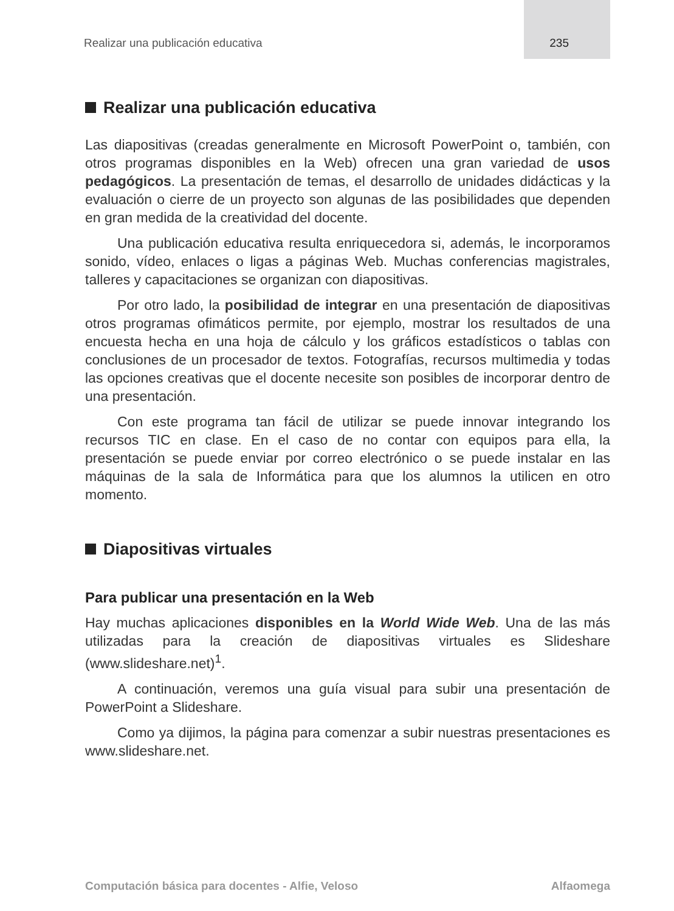Realizar una publicación educativa 235
Realizar una publicación educativa
Las diapositivas (creadas generalmente en Microsoft PowerPoint o, también, con otros programas disponibles en la Web) ofrecen una gran variedad de usos pedagógicos. La presentación de temas, el desarrollo de unidades didácticas y la evaluación o cierre de un proyecto son algunas de las posibilidades que dependen en gran medida de la creatividad del docente.
Una publicación educativa resulta enriquecedora si, además, le incorporamos sonido, vídeo, enlaces o ligas a páginas Web. Muchas conferencias magistrales, talleres y capacitaciones se organizan con diapositivas.
Por otro lado, la posibilidad de integrar en una presentación de diapositivas otros programas ofimáticos permite, por ejemplo, mostrar los resultados de una encuesta hecha en una hoja de cálculo y los gráficos estadísticos o tablas con conclusiones de un procesador de textos. Fotografías, recursos multimedia y todas las opciones creativas que el docente necesite son posibles de incorporar dentro de una presentación.
Con este programa tan fácil de utilizar se puede innovar integrando los recursos TIC en clase. En el caso de no contar con equipos para ella, la presentación se puede enviar por correo electrónico o se puede instalar en las máquinas de la sala de Informática para que los alumnos la utilicen en otro momento.
Diapositivas virtuales
Para publicar una presentación en la Web
Hay muchas aplicaciones disponibles en la World Wide Web. Una de las más utilizadas para la creación de diapositivas virtuales es Slideshare (www.slideshare.net)<sup>1</sup>.
A continuación, veremos una guía visual para subir una presentación de PowerPoint a Slideshare.
Como ya dijimos, la página para comenzar a subir nuestras presentaciones es www.slideshare.net.
Computación básica para docentes - Alfie, Veloso Alfaomega